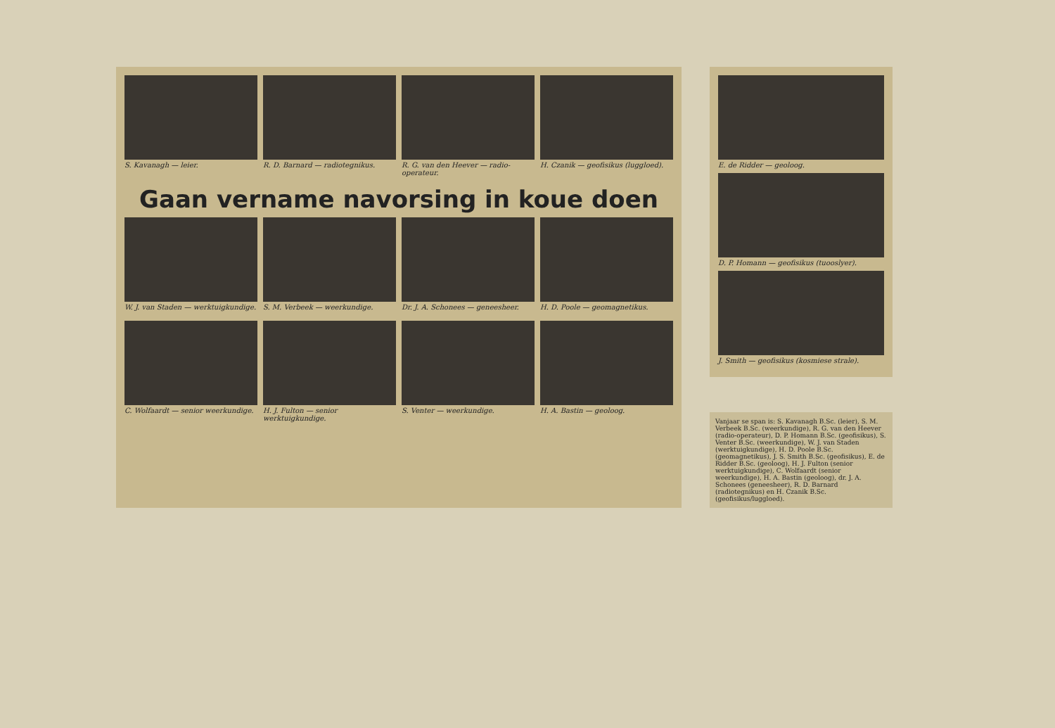S. Kavanagh — leier.
R. D. Barnard — radiotegnikus.
R. G. van den Heever — radio-operateur.
H. Czanik — geofisikus (luggloed).
Gaan vername navorsing in koue doen
W. J. van Staden — werktuigkundige.
S. M. Verbeek — weerkundige.
Dr. J. A. Schonees — geneesheer.
H. D. Poole — geomagnetikus.
C. Wolfaardt — senior weerkundige.
H. J. Fulton — senior werktuigkundige.
S. Venter — weerkundige.
H. A. Bastin — geoloog.
E. de Ridder — geoloog.
D. P. Homann — geofisikus (tuooslyer).
J. Smith — geofisikus (kosmiese strale).
Vanjaar se span is: S. Kavanagh B.Sc. (leier), S. M. Verbeek B.Sc. (weerkundige), R. G. van den Heever (radio-operateur), D. P. Homann B.Sc. (geofisikus), S. Venter B.Sc. (weerkundige), W. J. van Staden (werktuigkundige), H. D. Poole B.Sc. (geomagnetikus), J. S. Smith B.Sc. (geofisikus), E. de Ridder B.Sc. (geoloog), H. J. Fulton (senior werktuigkundige), C. Wolfaardt (senior weerkundige), H. A. Bastin (geoloog), dr. J. A. Schonees (geneesheer), R. D. Barnard (radiotegnikus) en H. Czanik B.Sc. (geofisikus/luggloed).